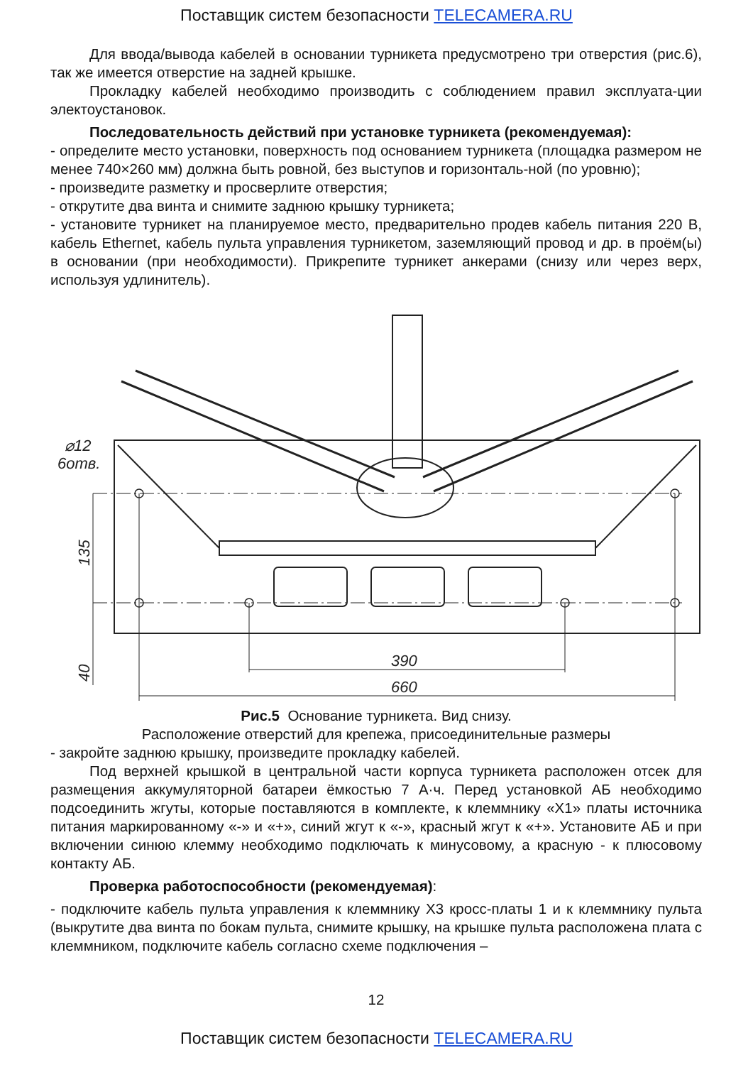Поставщик систем безопасности TELECAMERA.RU
Для ввода/вывода кабелей в основании турникета предусмотрено три отверстия (рис.6), так же имеется отверстие на задней крышке.
Прокладку кабелей необходимо производить с соблюдением правил эксплуата-ции электоустановок.
Последовательность действий при установке турникета (рекомендуемая):
- определите место установки, поверхность под основанием турникета (площадка размером не менее 740×260 мм) должна быть ровной, без выступов и горизонталь-ной (по уровню);
- произведите разметку и просверлите отверстия;
- открутите два винта и снимите заднюю крышку турникета;
- установите турникет на планируемое место, предварительно продев кабель питания 220 В, кабель Ethernet, кабель пульта управления турникетом, заземляющий провод и др. в проём(ы) в основании (при необходимости). Прикрепите турникет анкерами (снизу или через верх, используя удлинитель).
⌀12
6отв.
390
660
135
40
Рис.5 Основание турникета. Вид снизу.
Расположение отверстий для крепежа, присоединительные размеры
- закройте заднюю крышку, произведите прокладку кабелей.
Под верхней крышкой в центральной части корпуса турникета расположен отсек для размещения аккумуляторной батареи ёмкостью 7 А·ч. Перед установкой АБ необходимо подсоединить жгуты, которые поставляются в комплекте, к клеммнику «X1» платы источника питания маркированному «-» и «+», синий жгут к «-», красный жгут к «+». Установите АБ и при включении синюю клемму необходимо подключать к минусовому, а красную - к плюсовому контакту АБ.
Проверка работоспособности (рекомендуемая):
- подключите кабель пульта управления к клеммнику X3 кросс-платы 1 и к клеммнику пульта (выкрутите два винта по бокам пульта, снимите крышку, на крышке пульта расположена плата с клеммником, подключите кабель согласно схеме подключения –
12
Поставщик систем безопасности TELECAMERA.RU